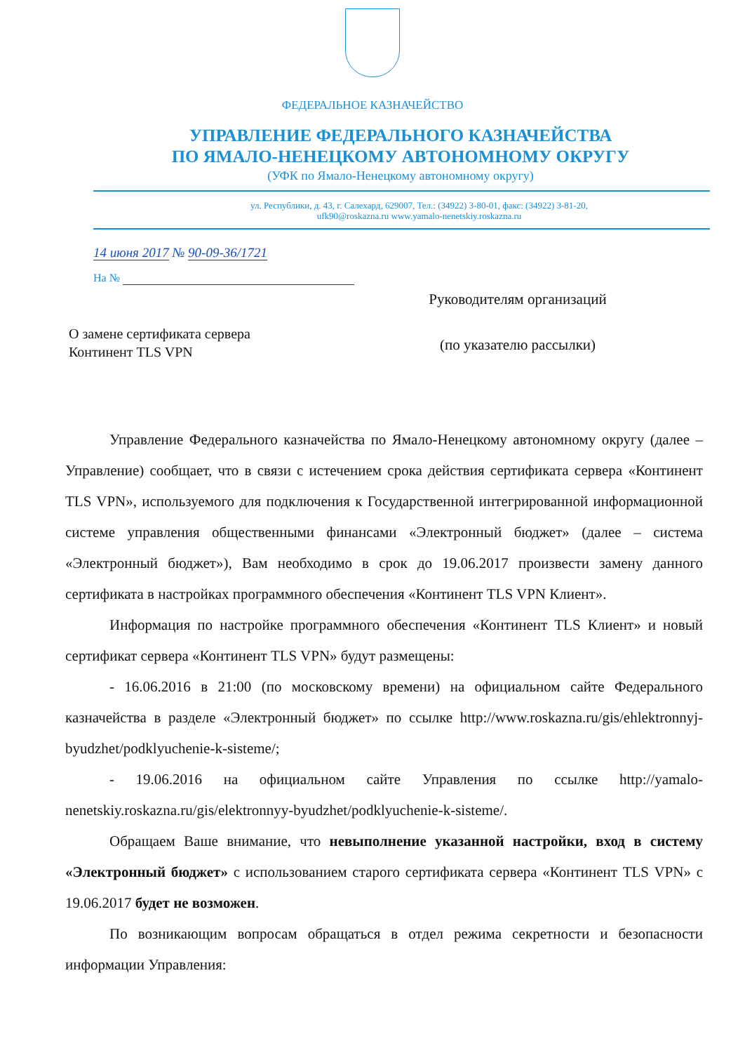ФЕДЕРАЛЬНОЕ КАЗНАЧЕЙСТВО
УПРАВЛЕНИЕ ФЕДЕРАЛЬНОГО КАЗНАЧЕЙСТВА
ПО ЯМАЛО-НЕНЕЦКОМУ АВТОНОМНОМУ ОКРУГУ
(УФК по Ямало-Ненецкому автономному округу)
ул. Республики, д. 43, г. Салехард, 629007, Тел.: (34922) 3-80-01, факс: (34922) 3-81-20,
ufk90@roskazna.ru www.yamalo-nenetskiy.roskazna.ru
14 июня 2017 № 90-09-36/1721
На №
О замене сертификата сервера
Континент TLS VPN
Руководителям организаций
(по указателю рассылки)
Управление Федерального казначейства по Ямало-Ненецкому автономному округу (далее – Управление) сообщает, что в связи с истечением срока действия сертификата сервера «Континент TLS VPN», используемого для подключения к Государственной интегрированной информационной системе управления общественными финансами «Электронный бюджет» (далее – система «Электронный бюджет»), Вам необходимо в срок до 19.06.2017 произвести замену данного сертификата в настройках программного обеспечения «Континент TLS VPN Клиент».
Информация по настройке программного обеспечения «Континент TLS Клиент» и новый сертификат сервера «Континент TLS VPN» будут размещены:
- 16.06.2016 в 21:00 (по московскому времени) на официальном сайте Федерального казначейства в разделе «Электронный бюджет» по ссылке http://www.roskazna.ru/gis/ehlektronnyj-byudzhet/podklyuchenie-k-sisteme/;
- 19.06.2016 на официальном сайте Управления по ссылке http://yamalo-nenetskiy.roskazna.ru/gis/elektronnyy-byudzhet/podklyuchenie-k-sisteme/.
Обращаем Ваше внимание, что невыполнение указанной настройки, вход в систему «Электронный бюджет» с использованием старого сертификата сервера «Континент TLS VPN» с 19.06.2017 будет не возможен.
По возникающим вопросам обращаться в отдел режима секретности и безопасности информации Управления: